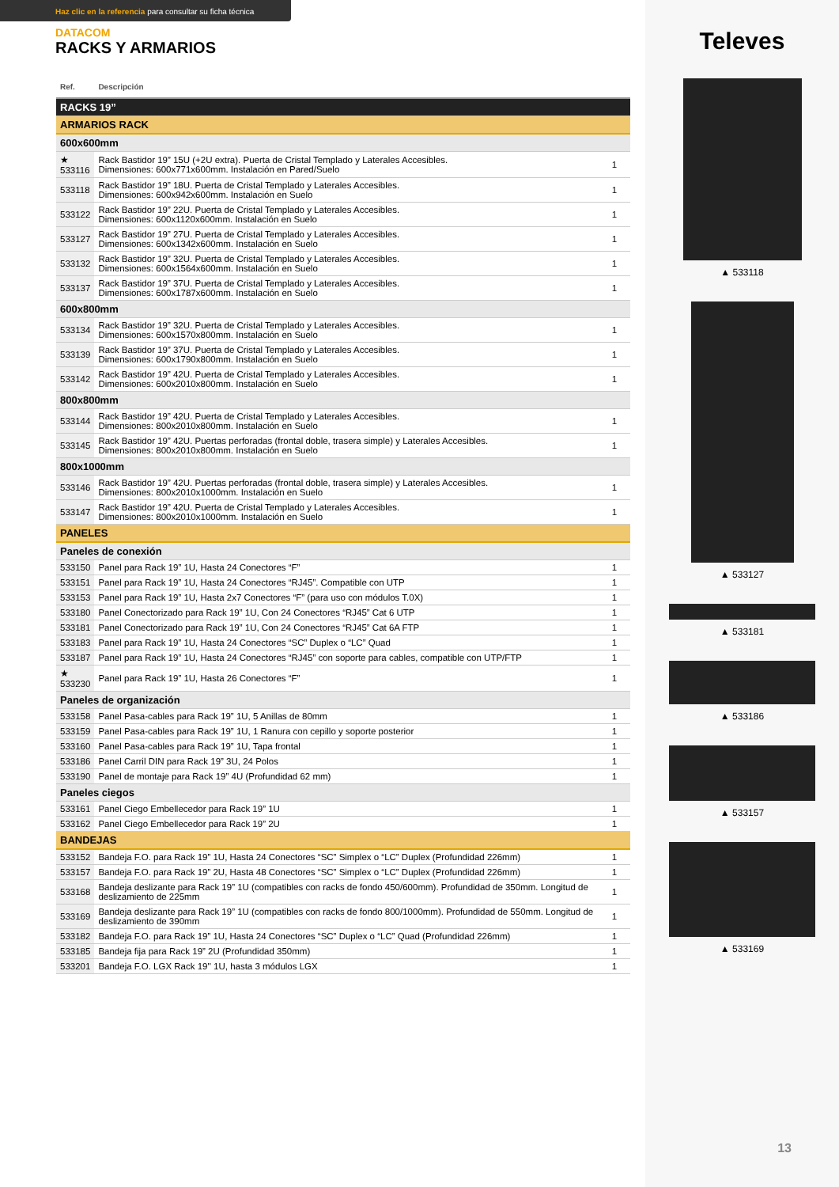Haz clic en la referencia para consultar su ficha técnica
DATACOM
RACKS Y ARMARIOS
| Ref. | Descripción | |
| --- | --- | --- |
| RACKS 19” | | |
| ARMARIOS RACK | | |
| 600x600mm | | |
| ★ 533116 | Rack Bastidor 19” 15U (+2U extra). Puerta de Cristal Templado y Laterales Accesibles. Dimensiones: 600x771x600mm. Instalación en Pared/Suelo | 1 |
| 533118 | Rack Bastidor 19” 18U. Puerta de Cristal Templado y Laterales Accesibles. Dimensiones: 600x942x600mm. Instalación en Suelo | 1 |
| 533122 | Rack Bastidor 19” 22U. Puerta de Cristal Templado y Laterales Accesibles. Dimensiones: 600x1120x600mm. Instalación en Suelo | 1 |
| 533127 | Rack Bastidor 19” 27U. Puerta de Cristal Templado y Laterales Accesibles. Dimensiones: 600x1342x600mm. Instalación en Suelo | 1 |
| 533132 | Rack Bastidor 19” 32U. Puerta de Cristal Templado y Laterales Accesibles. Dimensiones: 600x1564x600mm. Instalación en Suelo | 1 |
| 533137 | Rack Bastidor 19” 37U. Puerta de Cristal Templado y Laterales Accesibles. Dimensiones: 600x1787x600mm. Instalación en Suelo | 1 |
| 600x800mm | | |
| 533134 | Rack Bastidor 19” 32U. Puerta de Cristal Templado y Laterales Accesibles. Dimensiones: 600x1570x800mm. Instalación en Suelo | 1 |
| 533139 | Rack Bastidor 19” 37U. Puerta de Cristal Templado y Laterales Accesibles. Dimensiones: 600x1790x800mm. Instalación en Suelo | 1 |
| 533142 | Rack Bastidor 19” 42U. Puerta de Cristal Templado y Laterales Accesibles. Dimensiones: 600x2010x800mm. Instalación en Suelo | 1 |
| 800x800mm | | |
| 533144 | Rack Bastidor 19” 42U. Puerta de Cristal Templado y Laterales Accesibles. Dimensiones: 800x2010x800mm. Instalación en Suelo | 1 |
| 533145 | Rack Bastidor 19” 42U. Puertas perforadas (frontal doble, trasera simple) y Laterales Accesibles. Dimensiones: 800x2010x800mm. Instalación en Suelo | 1 |
| 800x1000mm | | |
| 533146 | Rack Bastidor 19” 42U. Puertas perforadas (frontal doble, trasera simple) y Laterales Accesibles. Dimensiones: 800x2010x1000mm. Instalación en Suelo | 1 |
| 533147 | Rack Bastidor 19” 42U. Puerta de Cristal Templado y Laterales Accesibles. Dimensiones: 800x2010x1000mm. Instalación en Suelo | 1 |
| PANELES | | |
| Paneles de conexión | | |
| 533150 | Panel para Rack 19” 1U, Hasta 24 Conectores “F” | 1 |
| 533151 | Panel para Rack 19” 1U, Hasta 24 Conectores “RJ45”. Compatible con UTP | 1 |
| 533153 | Panel para Rack 19” 1U, Hasta 2x7 Conectores “F” (para uso con módulos T.0X) | 1 |
| 533180 | Panel Conectorizado para Rack 19” 1U, Con 24 Conectores “RJ45” Cat 6 UTP | 1 |
| 533181 | Panel Conectorizado para Rack 19” 1U, Con 24 Conectores “RJ45” Cat 6A FTP | 1 |
| 533183 | Panel para Rack 19” 1U, Hasta 24 Conectores “SC” Duplex o “LC” Quad | 1 |
| 533187 | Panel para Rack 19” 1U, Hasta 24 Conectores “RJ45” con soporte para cables, compatible con UTP/FTP | 1 |
| ★ 533230 | Panel para Rack 19” 1U, Hasta 26 Conectores “F” | 1 |
| Paneles de organización | | |
| 533158 | Panel Pasa-cables para Rack 19” 1U, 5 Anillas de 80mm | 1 |
| 533159 | Panel Pasa-cables para Rack 19” 1U, 1 Ranura con cepillo y soporte posterior | 1 |
| 533160 | Panel Pasa-cables para Rack 19” 1U, Tapa frontal | 1 |
| 533186 | Panel Carril DIN para Rack 19” 3U, 24 Polos | 1 |
| 533190 | Panel de montaje para Rack 19” 4U (Profundidad 62 mm) | 1 |
| Paneles ciegos | | |
| 533161 | Panel Ciego Embellecedor para Rack 19” 1U | 1 |
| 533162 | Panel Ciego Embellecedor para Rack 19” 2U | 1 |
| BANDEJAS | | |
| 533152 | Bandeja F.O. para Rack 19” 1U, Hasta 24 Conectores “SC” Simplex o “LC” Duplex (Profundidad 226mm) | 1 |
| 533157 | Bandeja F.O. para Rack 19” 2U, Hasta 48 Conectores “SC” Simplex o “LC” Duplex (Profundidad 226mm) | 1 |
| 533168 | Bandeja deslizante para Rack 19” 1U (compatibles con racks de fondo 450/600mm). Profundidad de 350mm. Longitud de deslizamiento de 225mm | 1 |
| 533169 | Bandeja deslizante para Rack 19” 1U (compatibles con racks de fondo 800/1000mm). Profundidad de 550mm. Longitud de deslizamiento de 390mm | 1 |
| 533182 | Bandeja F.O. para Rack 19” 1U, Hasta 24 Conectores “SC” Duplex o “LC” Quad (Profundidad 226mm) | 1 |
| 533185 | Bandeja fija para Rack 19” 2U (Profundidad 350mm) | 1 |
| 533201 | Bandeja F.O. LGX Rack 19'' 1U, hasta 3 módulos LGX | 1 |
Televes
▲ 533118
▲ 533127
▲ 533181
▲ 533186
▲ 533157
▲ 533169
13